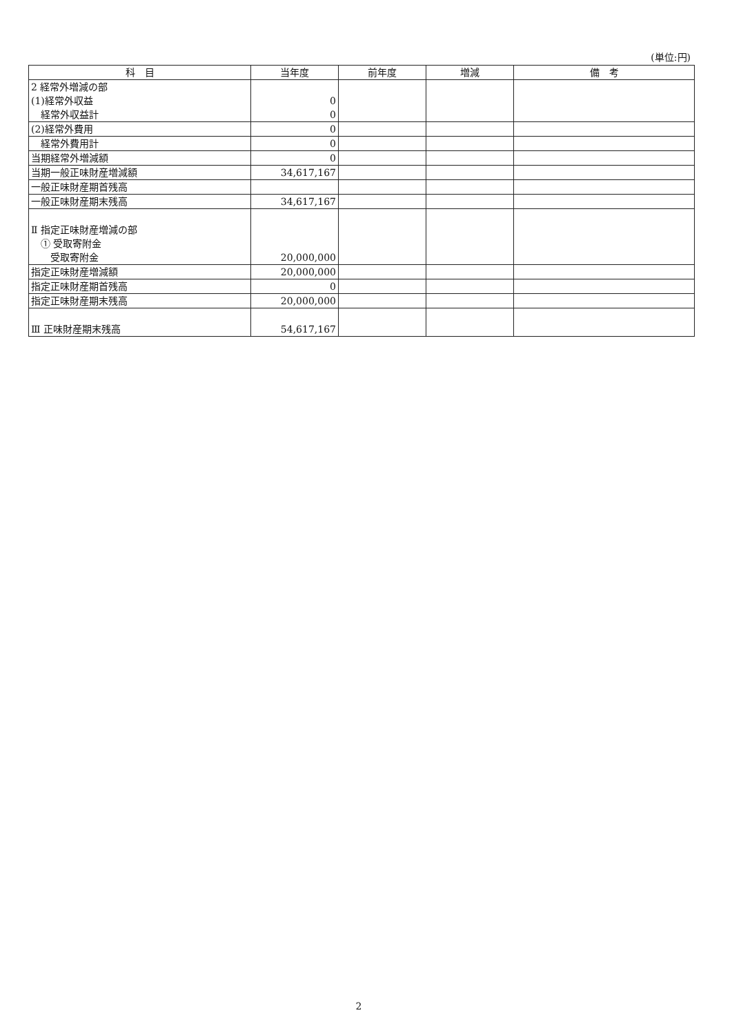(単位:円)
| 科 目 | 当年度 | 前年度 | 増減 | 備 考 |
| --- | --- | --- | --- | --- |
| 2 経常外増減の部 (1)経常外収益 経常外収益計 | 0 0 | | | |
| (2)経常外費用 | 0 | | | |
| 経常外費用計 | 0 | | | |
| 当期経常外増減額 | 0 | | | |
| 当期一般正味財産増減額 | 34,617,167 | | | |
| 一般正味財産期首残高 | | | | |
| 一般正味財産期末残高 | 34,617,167 | | | |
| Ⅱ 指定正味財産増減の部 ① 受取寄附金 受取寄附金 | 20,000,000 | | | |
| 指定正味財産増減額 | 20,000,000 | | | |
| 指定正味財産期首残高 | 0 | | | |
| 指定正味財産期末残高 | 20,000,000 | | | |
| Ⅲ 正味財産期末残高 | 54,617,167 | | | |
2